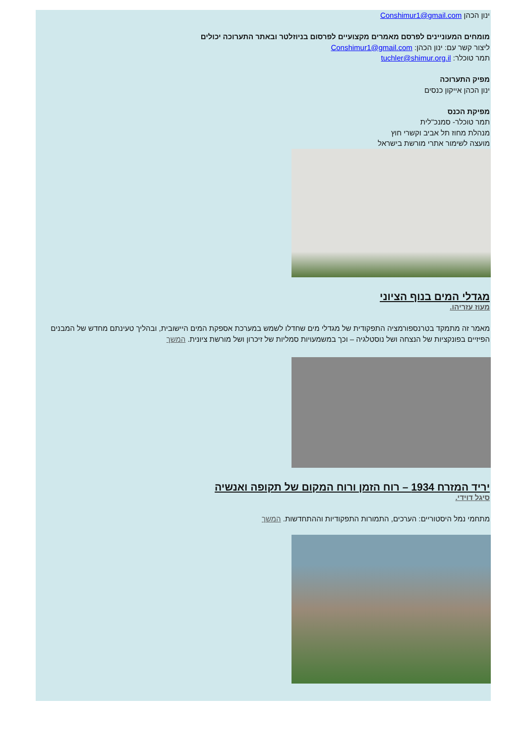ינון הכהן Conshimur1@gmail.com
מומחים המעוניינים לפרסם מאמרים מקצועיים לפרסום בניוזלטר ובאתר התערוכה יכולים
ליצור קשר עם: ינון הכהן: Conshimur1@gmail.com
תמר טוכלר: tuchler@shimur.org.il
מפיק התערוכה
ינון הכהן אייקון כנסים
מפיקת הכנס
תמר טוכלר- סמנכ"לית
מנהלת מחוז תל אביב וקשרי חוץ
מועצה לשימור אתרי מורשת בישראל
מגדלי המים בנוף הציוני
מעוז עזריהו.
מאמר זה מתמקד בטרנספורמציה התפקודית של מגדלי מים שחדלו לשמש במערכת אספקת המים היישובית, ובהליך טעינתם מחדש של המבנים הפיזיים בפונקציות של הנצחה ושל נוסטלגיה – וכך במשמעויות סמליות של זיכרון ושל מורשת ציונית. המשך
יריד המזרח 1934 – רוח הזמן ורוח המקום של תקופה ואנשיה
סיגל דוידי.
מתחמי נמל היסטוריים: הערכים, התמורות התפקודיות וההתחדשות. המשך